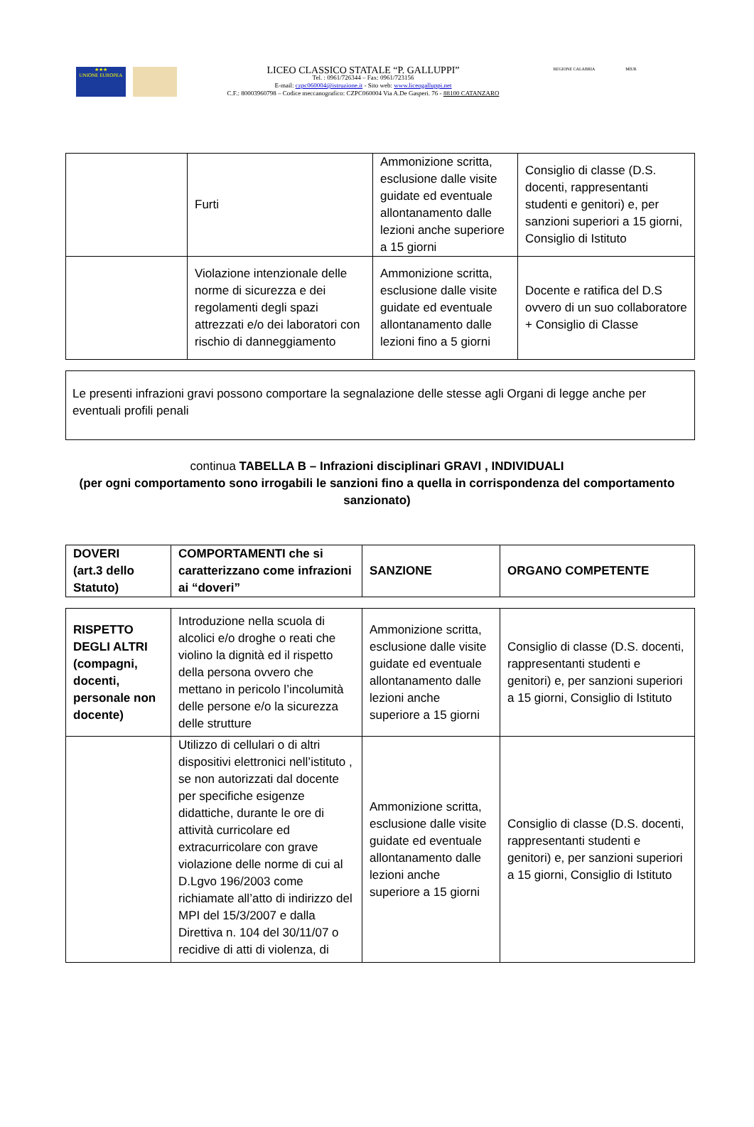★★★
UNIONE EUROPEA
LICEO CLASSICO STATALE “P. GALLUPPI”
Tel. : 0961/726344 – Fax: 0961/723156
E-mail: czpc060004@istruzione.it - Sito web: www.liceogalluppi.net
C.F.: 80003960798 – Codice meccanografico: CZPC060004 Via A.De Gasperi. 76 - 88100 CATANZARO
REGIONE CALABRIA MIUR
| | Furti | Ammonizione scritta, esclusione dalle visite guidate ed eventuale allontanamento dalle lezioni anche superiore a 15 giorni | Consiglio di classe (D.S. docenti, rappresentanti studenti e genitori) e, per sanzioni superiori a 15 giorni, Consiglio di Istituto |
| | Violazione intenzionale delle norme di sicurezza e dei regolamenti degli spazi attrezzati e/o dei laboratori con rischio di danneggiamento | Ammonizione scritta, esclusione dalle visite guidate ed eventuale allontanamento dalle lezioni fino a 5 giorni | Docente e ratifica del D.S ovvero di un suo collaboratore + Consiglio di Classe |
Le presenti infrazioni gravi possono comportare la segnalazione delle stesse agli Organi di legge anche per eventuali profili penali
continua TABELLA B – Infrazioni disciplinari GRAVI , INDIVIDUALI
(per ogni comportamento sono irrogabili le sanzioni fino a quella in corrispondenza del comportamento sanzionato)
| DOVERI (art.3 dello Statuto) | COMPORTAMENTI che si caratterizzano come infrazioni ai “doveri” | SANZIONE | ORGANO COMPETENTE |
| RISPETTO DEGLI ALTRI (compagni, docenti, personale non docente) | Introduzione nella scuola di alcolici e/o droghe o reati che violino la dignità ed il rispetto della persona ovvero che mettano in pericolo l’incolumità delle persone e/o la sicurezza delle strutture | Ammonizione scritta, esclusione dalle visite guidate ed eventuale allontanamento dalle lezioni anche superiore a 15 giorni | Consiglio di classe (D.S. docenti, rappresentanti studenti e genitori) e, per sanzioni superiori a 15 giorni, Consiglio di Istituto |
| | Utilizzo di cellulari o di altri dispositivi elettronici nell’istituto , se non autorizzati dal docente per specifiche esigenze didattiche, durante le ore di attività curricolare ed extracurricolare con grave violazione delle norme di cui al D.Lgvo 196/2003 come richiamate all’atto di indirizzo del MPI del 15/3/2007 e dalla Direttiva n. 104 del 30/11/07 o recidive di atti di violenza, di | Ammonizione scritta, esclusione dalle visite guidate ed eventuale allontanamento dalle lezioni anche superiore a 15 giorni | Consiglio di classe (D.S. docenti, rappresentanti studenti e genitori) e, per sanzioni superiori a 15 giorni, Consiglio di Istituto |